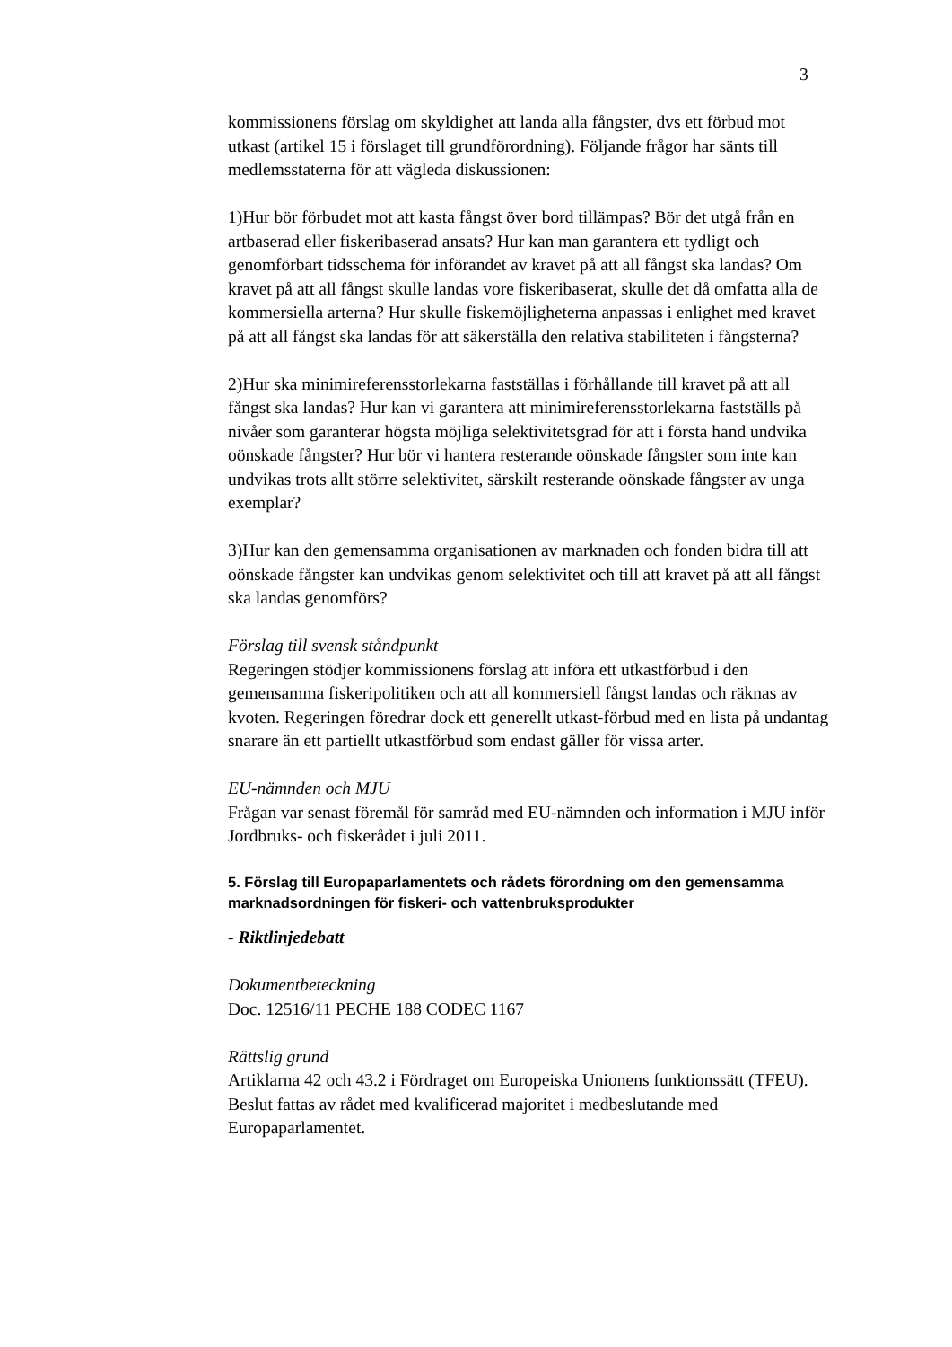3
kommissionens förslag om skyldighet att landa alla fångster, dvs ett förbud mot utkast (artikel 15 i förslaget till grundförordning). Följande frågor har sänts till medlemsstaterna för att vägleda diskussionen:
1)Hur bör förbudet mot att kasta fångst över bord tillämpas? Bör det utgå från en artbaserad eller fiskeribaserad ansats? Hur kan man garantera ett tydligt och genomförbart tidsschema för införandet av kravet på att all fångst ska landas? Om kravet på att all fångst skulle landas vore fiskeribaserat, skulle det då omfatta alla de kommersiella arterna? Hur skulle fiskemöjligheterna anpassas i enlighet med kravet på att all fångst ska landas för att säkerställa den relativa stabiliteten i fångsterna?
2)Hur ska minimireferensstorlekarna fastställas i förhållande till kravet på att all fångst ska landas? Hur kan vi garantera att minimireferensstorlekarna fastställs på nivåer som garanterar högsta möjliga selektivitetsgrad för att i första hand undvika oönskade fångster? Hur bör vi hantera resterande oönskade fångster som inte kan undvikas trots allt större selektivitet, särskilt resterande oönskade fångster av unga exemplar?
3)Hur kan den gemensamma organisationen av marknaden och fonden bidra till att oönskade fångster kan undvikas genom selektivitet och till att kravet på att all fångst ska landas genomförs?
Förslag till svensk ståndpunkt
Regeringen stödjer kommissionens förslag att införa ett utkastförbud i den gemensamma fiskeripolitiken och att all kommersiell fångst landas och räknas av kvoten. Regeringen föredrar dock ett generellt utkast-förbud med en lista på undantag snarare än ett partiellt utkastförbud som endast gäller för vissa arter.
EU-nämnden och MJU
Frågan var senast föremål för samråd med EU-nämnden och information i MJU inför Jordbruks- och fiskerådet i juli 2011.
5. Förslag till Europaparlamentets och rådets förordning om den gemensamma marknadsordningen för fiskeri- och vattenbruksprodukter
- Riktlinjedebatt
Dokumentbeteckning
Doc. 12516/11 PECHE 188 CODEC 1167
Rättslig grund
Artiklarna 42 och 43.2 i Fördraget om Europeiska Unionens funktionssätt (TFEU). Beslut fattas av rådet med kvalificerad majoritet i medbeslutande med Europaparlamentet.